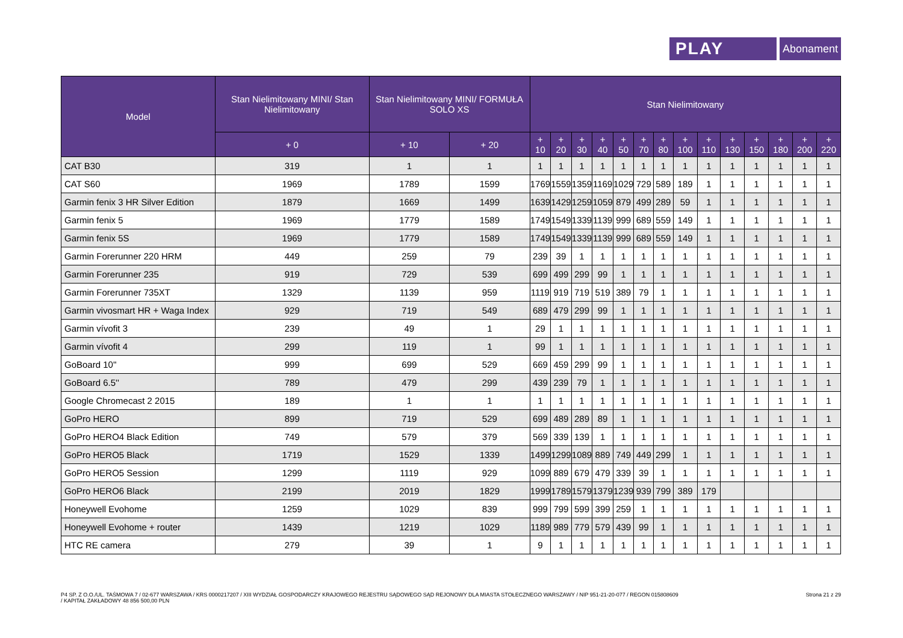PLAY
Abonament
| Model | Stan Nielimitowany MINI/ Stan Nielimitowany | Stan Nielimitowany MINI/ FORMUŁA SOLO XS | | Stan Nielimitowany | | | | | | | | | | | | | |
| --- | --- | --- | --- | --- | --- | --- | --- | --- | --- | --- | --- | --- | --- | --- | --- | --- | --- |
| | + 0 | + 10 | + 20 | + 10 | + 20 | + 30 | + 40 | + 50 | + 70 | + 80 | + 100 | + 110 | + 130 | + 150 | + 180 | + 200 | + 220 |
| CAT B30 | 319 | 1 | 1 | 1 | 1 | 1 | 1 | 1 | 1 | 1 | 1 | 1 | 1 | 1 | 1 | 1 | 1 |
| CAT S60 | 1969 | 1789 | 1599 | 1769 | 1559 | 1359 | 1169 | 1029 | 729 | 589 | 189 | 1 | 1 | 1 | 1 | 1 | 1 |
| Garmin fenix 3 HR Silver Edition | 1879 | 1669 | 1499 | 1639 | 1429 | 1259 | 1059 | 879 | 499 | 289 | 59 | 1 | 1 | 1 | 1 | 1 | 1 |
| Garmin fenix 5 | 1969 | 1779 | 1589 | 1749 | 1549 | 1339 | 1139 | 999 | 689 | 559 | 149 | 1 | 1 | 1 | 1 | 1 | 1 |
| Garmin fenix 5S | 1969 | 1779 | 1589 | 1749 | 1549 | 1339 | 1139 | 999 | 689 | 559 | 149 | 1 | 1 | 1 | 1 | 1 | 1 |
| Garmin Forerunner 220 HRM | 449 | 259 | 79 | 239 | 39 | 1 | 1 | 1 | 1 | 1 | 1 | 1 | 1 | 1 | 1 | 1 | 1 |
| Garmin Forerunner 235 | 919 | 729 | 539 | 699 | 499 | 299 | 99 | 1 | 1 | 1 | 1 | 1 | 1 | 1 | 1 | 1 | 1 |
| Garmin Forerunner 735XT | 1329 | 1139 | 959 | 1119 | 919 | 719 | 519 | 389 | 79 | 1 | 1 | 1 | 1 | 1 | 1 | 1 | 1 |
| Garmin vivosmart HR + Waga Index | 929 | 719 | 549 | 689 | 479 | 299 | 99 | 1 | 1 | 1 | 1 | 1 | 1 | 1 | 1 | 1 | 1 |
| Garmin vívofit 3 | 239 | 49 | 1 | 29 | 1 | 1 | 1 | 1 | 1 | 1 | 1 | 1 | 1 | 1 | 1 | 1 | 1 |
| Garmin vívofit 4 | 299 | 119 | 1 | 99 | 1 | 1 | 1 | 1 | 1 | 1 | 1 | 1 | 1 | 1 | 1 | 1 | 1 |
| GoBoard 10'' | 999 | 699 | 529 | 669 | 459 | 299 | 99 | 1 | 1 | 1 | 1 | 1 | 1 | 1 | 1 | 1 | 1 |
| GoBoard 6.5'' | 789 | 479 | 299 | 439 | 239 | 79 | 1 | 1 | 1 | 1 | 1 | 1 | 1 | 1 | 1 | 1 | 1 |
| Google Chromecast 2 2015 | 189 | 1 | 1 | 1 | 1 | 1 | 1 | 1 | 1 | 1 | 1 | 1 | 1 | 1 | 1 | 1 | 1 |
| GoPro HERO | 899 | 719 | 529 | 699 | 489 | 289 | 89 | 1 | 1 | 1 | 1 | 1 | 1 | 1 | 1 | 1 | 1 |
| GoPro HERO4 Black Edition | 749 | 579 | 379 | 569 | 339 | 139 | 1 | 1 | 1 | 1 | 1 | 1 | 1 | 1 | 1 | 1 | 1 |
| GoPro HERO5 Black | 1719 | 1529 | 1339 | 1499 | 1299 | 1089 | 889 | 749 | 449 | 299 | 1 | 1 | 1 | 1 | 1 | 1 | 1 |
| GoPro HERO5 Session | 1299 | 1119 | 929 | 1099 | 889 | 679 | 479 | 339 | 39 | 1 | 1 | 1 | 1 | 1 | 1 | 1 | 1 |
| GoPro HERO6 Black | 2199 | 2019 | 1829 | 1999 | 1789 | 1579 | 1379 | 1239 | 939 | 799 | 389 | 179 | | | | | |
| Honeywell Evohome | 1259 | 1029 | 839 | 999 | 799 | 599 | 399 | 259 | 1 | 1 | 1 | 1 | 1 | 1 | 1 | 1 | 1 |
| Honeywell Evohome + router | 1439 | 1219 | 1029 | 1189 | 989 | 779 | 579 | 439 | 99 | 1 | 1 | 1 | 1 | 1 | 1 | 1 | 1 |
| HTC RE camera | 279 | 39 | 1 | 9 | 1 | 1 | 1 | 1 | 1 | 1 | 1 | 1 | 1 | 1 | 1 | 1 | 1 |
P4 SP. Z O.O./UL. TAŚMOWA 7 / 02-677 WARSZAWA / KRS 0000217207 / XIII WYDZIAŁ GOSPODARCZY KRAJOWEGO REJESTRU SĄDOWEGO SĄD REJONOWY DLA MIASTA STOŁECZNEGO WARSZAWY / NIP 951-21-20-077 / REGON 015808609
/ KAPITAŁ ZAKŁADOWY 48 856 500,00 PLN
Strona 21 z 29